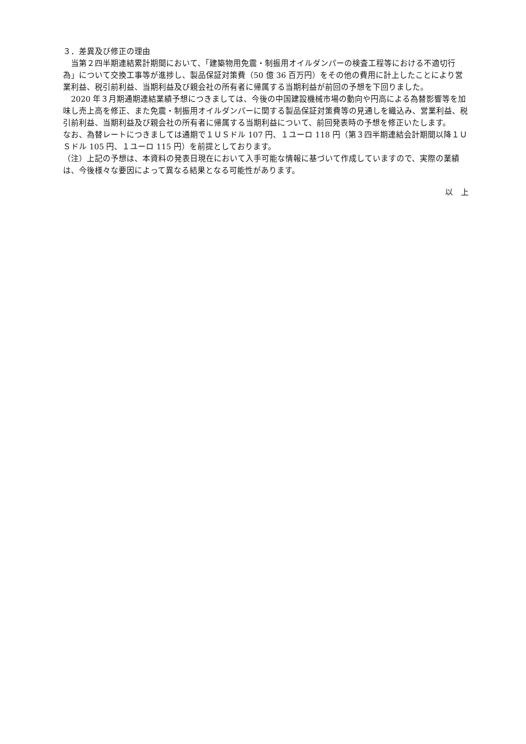３．差異及び修正の理由
　当第２四半期連結累計期間において、「建築物用免震・制振用オイルダンパーの検査工程等における不適切行為」について交換工事等が進捗し、製品保証対策費（50 億 36 百万円）をその他の費用に計上したことにより営業利益、税引前利益、当期利益及び親会社の所有者に帰属する当期利益が前回の予想を下回りました。
　2020 年３月期通期連結業績予想につきましては、今後の中国建設機械市場の動向や円高による為替影響等を加味し売上高を修正、また免震・制振用オイルダンパーに関する製品保証対策費等の見通しを織込み、営業利益、税引前利益、当期利益及び親会社の所有者に帰属する当期利益について、前回発表時の予想を修正いたします。
なお、為替レートにつきましては通期で１ＵＳドル 107 円、１ユーロ 118 円（第３四半期連結会計期間以降１ＵＳドル 105 円、１ユーロ 115 円）を前提としております。
（注）上記の予想は、本資料の発表日現在において入手可能な情報に基づいて作成していますので、実際の業績は、今後様々な要因によって異なる結果となる可能性があります。
以　上